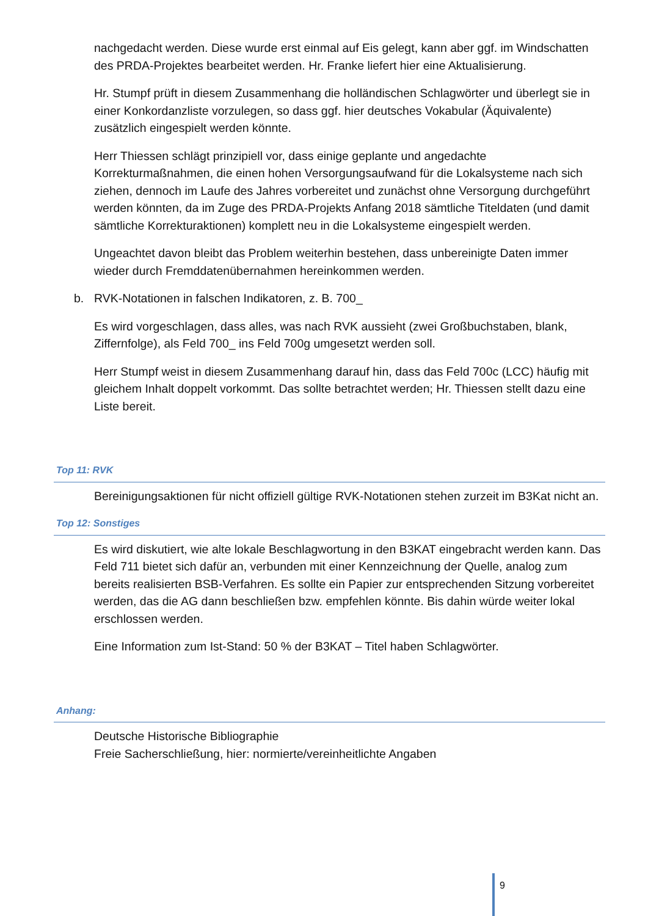nachgedacht werden. Diese wurde erst einmal auf Eis gelegt, kann aber ggf. im Windschatten des PRDA-Projektes bearbeitet werden. Hr. Franke liefert hier eine Aktualisierung.
Hr. Stumpf prüft in diesem Zusammenhang die holländischen Schlagwörter und überlegt sie in einer Konkordanzliste vorzulegen, so dass ggf. hier deutsches Vokabular (Äquivalente) zusätzlich eingespielt werden könnte.
Herr Thiessen schlägt prinzipiell vor, dass einige geplante und angedachte Korrekturmaßnahmen, die einen hohen Versorgungsaufwand für die Lokalsysteme nach sich ziehen, dennoch im Laufe des Jahres vorbereitet und zunächst ohne Versorgung durchgeführt werden könnten, da im Zuge des PRDA-Projekts Anfang 2018 sämtliche Titeldaten (und damit sämtliche Korrekturaktionen) komplett neu in die Lokalsysteme eingespielt werden.
Ungeachtet davon bleibt das Problem weiterhin bestehen, dass unbereinigte Daten immer wieder durch Fremddatenübernahmen hereinkommen werden.
b. RVK-Notationen in falschen Indikatoren, z. B. 700_
Es wird vorgeschlagen, dass alles, was nach RVK aussieht (zwei Großbuchstaben, blank, Ziffernfolge), als Feld 700_ ins Feld 700g umgesetzt werden soll.
Herr Stumpf weist in diesem Zusammenhang darauf hin, dass das Feld 700c (LCC) häufig mit gleichem Inhalt doppelt vorkommt. Das sollte betrachtet werden; Hr. Thiessen stellt dazu eine Liste bereit.
Top 11: RVK
Bereinigungsaktionen für nicht offiziell gültige RVK-Notationen stehen zurzeit im B3Kat nicht an.
Top 12: Sonstiges
Es wird diskutiert, wie alte lokale Beschlagwortung in den B3KAT eingebracht werden kann. Das Feld 711 bietet sich dafür an, verbunden mit einer Kennzeichnung der Quelle, analog zum bereits realisierten BSB-Verfahren. Es sollte ein Papier zur entsprechenden Sitzung vorbereitet werden, das die AG dann beschließen bzw. empfehlen könnte. Bis dahin würde weiter lokal erschlossen werden.
Eine Information zum Ist-Stand: 50 % der B3KAT – Titel haben Schlagwörter.
Anhang:
Deutsche Historische Bibliographie
Freie Sacherschließung, hier: normierte/vereinheitlichte Angaben
9